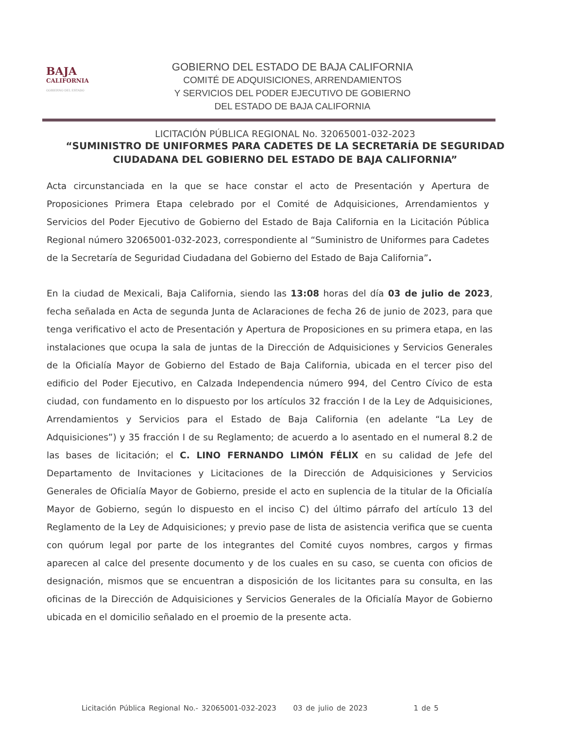BAJA
CALIFORNIA
GOBIERNO DEL ESTADO
GOBIERNO DEL ESTADO DE BAJA CALIFORNIA
COMITÉ DE ADQUISICIONES, ARRENDAMIENTOS
Y SERVICIOS DEL PODER EJECUTIVO DE GOBIERNO
DEL ESTADO DE BAJA CALIFORNIA
LICITACIÓN PÚBLICA REGIONAL No. 32065001-032-2023
“SUMINISTRO DE UNIFORMES PARA CADETES DE LA SECRETARÍA DE SEGURIDAD CIUDADANA DEL GOBIERNO DEL ESTADO DE BAJA CALIFORNIA”
Acta circunstanciada en la que se hace constar el acto de Presentación y Apertura de Proposiciones Primera Etapa celebrado por el Comité de Adquisiciones, Arrendamientos y Servicios del Poder Ejecutivo de Gobierno del Estado de Baja California en la Licitación Pública Regional número 32065001-032-2023, correspondiente al “Suministro de Uniformes para Cadetes de la Secretaría de Seguridad Ciudadana del Gobierno del Estado de Baja California”.
En la ciudad de Mexicali, Baja California, siendo las 13:08 horas del día 03 de julio de 2023, fecha señalada en Acta de segunda Junta de Aclaraciones de fecha 26 de junio de 2023, para que tenga verificativo el acto de Presentación y Apertura de Proposiciones en su primera etapa, en las instalaciones que ocupa la sala de juntas de la Dirección de Adquisiciones y Servicios Generales de la Oficialía Mayor de Gobierno del Estado de Baja California, ubicada en el tercer piso del edificio del Poder Ejecutivo, en Calzada Independencia número 994, del Centro Cívico de esta ciudad, con fundamento en lo dispuesto por los artículos 32 fracción I de la Ley de Adquisiciones, Arrendamientos y Servicios para el Estado de Baja California (en adelante “La Ley de Adquisiciones”) y 35 fracción I de su Reglamento; de acuerdo a lo asentado en el numeral 8.2 de las bases de licitación; el C. LINO FERNANDO LIMÓN FÉLIX en su calidad de Jefe del Departamento de Invitaciones y Licitaciones de la Dirección de Adquisiciones y Servicios Generales de Oficialía Mayor de Gobierno, preside el acto en suplencia de la titular de la Oficialía Mayor de Gobierno, según lo dispuesto en el inciso C) del último párrafo del artículo 13 del Reglamento de la Ley de Adquisiciones; y previo pase de lista de asistencia verifica que se cuenta con quórum legal por parte de los integrantes del Comité cuyos nombres, cargos y firmas aparecen al calce del presente documento y de los cuales en su caso, se cuenta con oficios de designación, mismos que se encuentran a disposición de los licitantes para su consulta, en las oficinas de la Dirección de Adquisiciones y Servicios Generales de la Oficialía Mayor de Gobierno ubicada en el domicilio señalado en el proemio de la presente acta.
Licitación Pública Regional No.- 32065001-032-2023 03 de julio de 2023 1 de 5